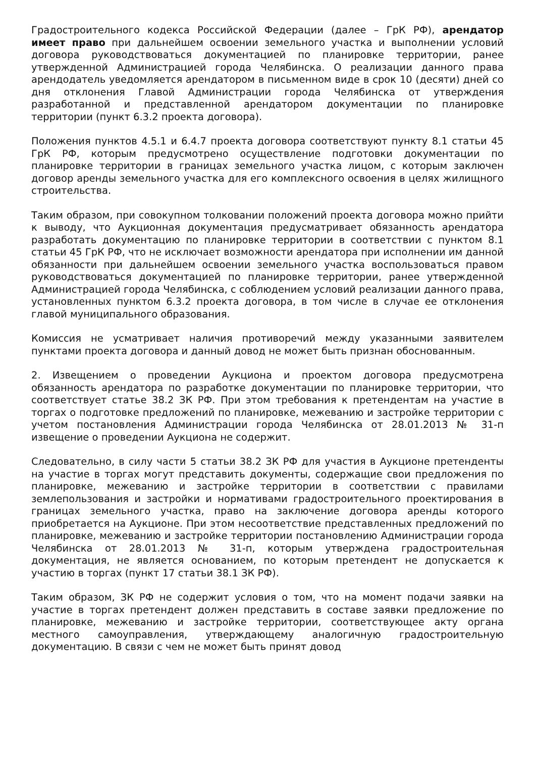Градостроительного кодекса Российской Федерации (далее – ГрК РФ), арендатор имеет право при дальнейшем освоении земельного участка и выполнении условий договора руководствоваться документацией по планировке территории, ранее утвержденной Администрацией города Челябинска. О реализации данного права арендодатель уведомляется арендатором в письменном виде в срок 10 (десяти) дней со дня отклонения Главой Администрации города Челябинска от утверждения разработанной и представленной арендатором документации по планировке территории (пункт 6.3.2 проекта договора).
Положения пунктов 4.5.1 и 6.4.7 проекта договора соответствуют пункту 8.1 статьи 45 ГрК РФ, которым предусмотрено осуществление подготовки документации по планировке территории в границах земельного участка лицом, с которым заключен договор аренды земельного участка для его комплексного освоения в целях жилищного строительства.
Таким образом, при совокупном толковании положений проекта договора можно прийти к выводу, что Аукционная документация предусматривает обязанность арендатора разработать документацию по планировке территории в соответствии с пунктом 8.1 статьи 45 ГрК РФ, что не исключает возможности арендатора при исполнении им данной обязанности при дальнейшем освоении земельного участка воспользоваться правом руководствоваться документацией по планировке территории, ранее утвержденной Администрацией города Челябинска, с соблюдением условий реализации данного права, установленных пунктом 6.3.2 проекта договора, в том числе в случае ее отклонения главой муниципального образования.
Комиссия не усматривает наличия противоречий между указанными заявителем пунктами проекта договора и данный довод не может быть признан обоснованным.
2. Извещением о проведении Аукциона и проектом договора предусмотрена обязанность арендатора по разработке документации по планировке территории, что соответствует статье 38.2 ЗК РФ. При этом требования к претендентам на участие в торгах о подготовке предложений по планировке, межеванию и застройке территории с учетом постановления Администрации города Челябинска от 28.01.2013 № 31-п извещение о проведении Аукциона не содержит.
Следовательно, в силу части 5 статьи 38.2 ЗК РФ для участия в Аукционе претенденты на участие в торгах могут представить документы, содержащие свои предложения по планировке, межеванию и застройке территории в соответствии с правилами землепользования и застройки и нормативами градостроительного проектирования в границах земельного участка, право на заключение договора аренды которого приобретается на Аукционе. При этом несоответствие представленных предложений по планировке, межеванию и застройке территории постановлению Администрации города Челябинска от 28.01.2013 № 31-п, которым утверждена градостроительная документация, не является основанием, по которым претендент не допускается к участию в торгах (пункт 17 статьи 38.1 ЗК РФ).
Таким образом, ЗК РФ не содержит условия о том, что на момент подачи заявки на участие в торгах претендент должен представить в составе заявки предложение по планировке, межеванию и застройке территории, соответствующее акту органа местного самоуправления, утверждающему аналогичную градостроительную документацию. В связи с чем не может быть принят довод